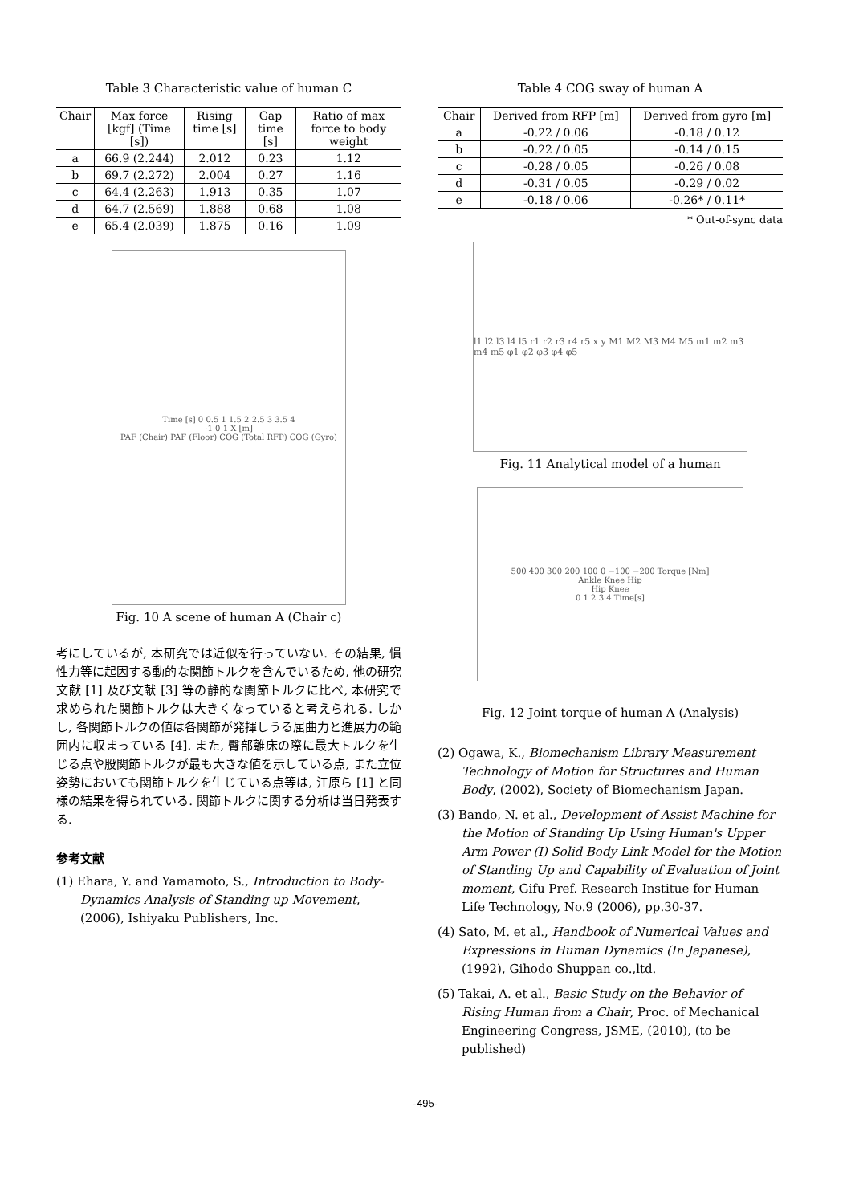Table 3 Characteristic value of human C
| Chair | Max force [kgf] (Time [s]) | Rising time [s] | Gap time [s] | Ratio of max force to body weight |
| --- | --- | --- | --- | --- |
| a | 66.9 (2.244) | 2.012 | 0.23 | 1.12 |
| b | 69.7 (2.272) | 2.004 | 0.27 | 1.16 |
| c | 64.4 (2.263) | 1.913 | 0.35 | 1.07 |
| d | 64.7 (2.569) | 1.888 | 0.68 | 1.08 |
| e | 65.4 (2.039) | 1.875 | 0.16 | 1.09 |
Time [s] 0 0.5 1 1.5 2 2.5 3 3.5 4
-1 0 1 X [m]
PAF (Chair) PAF (Floor) COG (Total RFP) COG (Gyro)
Fig. 10 A scene of human A (Chair c)
考にしているが, 本研究では近似を行っていない. その結果, 慣性力等に起因する動的な関節トルクを含んでいるため, 他の研究文献 [1] 及び文献 [3] 等の静的な関節トルクに比べ, 本研究で求められた関節トルクは大きくなっていると考えられる. しかし, 各関節トルクの値は各関節が発揮しうる屈曲力と進展力の範囲内に収まっている [4]. また, 臀部離床の際に最大トルクを生じる点や股関節トルクが最も大きな値を示している点, また立位姿勢においても関節トルクを生じている点等は, 江原ら [1] と同様の結果を得られている. 関節トルクに関する分析は当日発表する.
参考文献
(1) Ehara, Y. and Yamamoto, S., Introduction to Body-Dynamics Analysis of Standing up Movement, (2006), Ishiyaku Publishers, Inc.
Table 4 COG sway of human A
| Chair | Derived from RFP [m] | Derived from gyro [m] |
| --- | --- | --- |
| a | -0.22 / 0.06 | -0.18 / 0.12 |
| b | -0.22 / 0.05 | -0.14 / 0.15 |
| c | -0.28 / 0.05 | -0.26 / 0.08 |
| d | -0.31 / 0.05 | -0.29 / 0.02 |
| e | -0.18 / 0.06 | -0.26* / 0.11* |
* Out-of-sync data
l1 l2 l3 l4 l5 r1 r2 r3 r4 r5 x y M1 M2 M3 M4 M5 m1 m2 m3 m4 m5 φ1 φ2 φ3 φ4 φ5
Fig. 11 Analytical model of a human
500 400 300 200 100 0 −100 −200 Torque [Nm]
Ankle Knee Hip
Hip Knee
0 1 2 3 4 Time[s]
Fig. 12 Joint torque of human A (Analysis)
(2) Ogawa, K., Biomechanism Library Measurement Technology of Motion for Structures and Human Body, (2002), Society of Biomechanism Japan.
(3) Bando, N. et al., Development of Assist Machine for the Motion of Standing Up Using Human's Upper Arm Power (I) Solid Body Link Model for the Motion of Standing Up and Capability of Evaluation of Joint moment, Gifu Pref. Research Institue for Human Life Technology, No.9 (2006), pp.30-37.
(4) Sato, M. et al., Handbook of Numerical Values and Expressions in Human Dynamics (In Japanese), (1992), Gihodo Shuppan co.,ltd.
(5) Takai, A. et al., Basic Study on the Behavior of Rising Human from a Chair, Proc. of Mechanical Engineering Congress, JSME, (2010), (to be published)
-495-